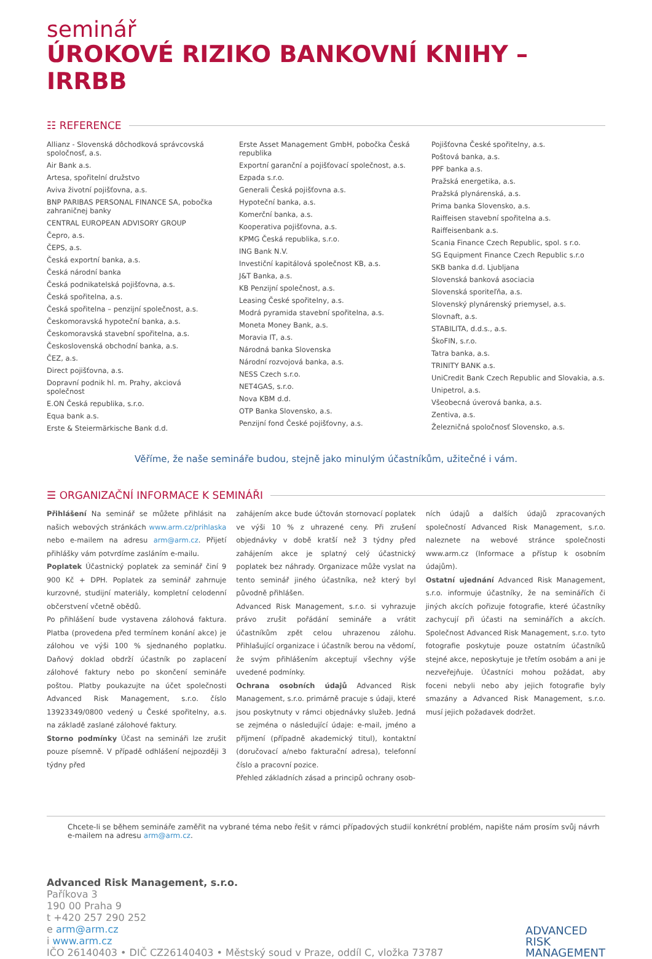seminář
ÚROKOVÉ RIZIKO BANKOVNÍ KNIHY – IRRBB
☷ REFERENCE
Allianz - Slovenská dôchodková správcovská spoločnosť, a.s.
Air Bank a.s.
Artesa, spořitelní družstvo
Aviva životní pojišťovna, a.s.
BNP PARIBAS PERSONAL FINANCE SA, pobočka zahraničnej banky
CENTRAL EUROPEAN ADVISORY GROUP
Čepro, a.s.
ČEPS, a.s.
Česká exportní banka, a.s.
Česká národní banka
Česká podnikatelská pojišťovna, a.s.
Česká spořitelna, a.s.
Česká spořitelna – penzijní společnost, a.s.
Českomoravská hypoteční banka, a.s.
Českomoravská stavební spořitelna, a.s.
Československá obchodní banka, a.s.
ČEZ, a.s.
Direct pojišťovna, a.s.
Dopravní podnik hl. m. Prahy, akciová společnost
E.ON Česká republika, s.r.o.
Equa bank a.s.
Erste & Steiermärkische Bank d.d.
Erste Asset Management GmbH, pobočka Česká republika
Exportní garanční a pojišťovací společnost, a.s.
Ezpada s.r.o.
Generali Česká pojišťovna a.s.
Hypoteční banka, a.s.
Komerční banka, a.s.
Kooperativa pojišťovna, a.s.
KPMG Česká republika, s.r.o.
ING Bank N.V.
Investiční kapitálová společnost KB, a.s.
J&T Banka, a.s.
KB Penzijní společnost, a.s.
Leasing České spořitelny, a.s.
Modrá pyramida stavební spořitelna, a.s.
Moneta Money Bank, a.s.
Moravia IT, a.s.
Národná banka Slovenska
Národní rozvojová banka, a.s.
NESS Czech s.r.o.
NET4GAS, s.r.o.
Nova KBM d.d.
OTP Banka Slovensko, a.s.
Penzijní fond České pojišťovny, a.s.
Pojišťovna České spořitelny, a.s.
Poštová banka, a.s.
PPF banka a.s.
Pražská energetika, a.s.
Pražská plynárenská, a.s.
Prima banka Slovensko, a.s.
Raiffeisen stavební spořitelna a.s.
Raiffeisenbank a.s.
Scania Finance Czech Republic, spol. s r.o.
SG Equipment Finance Czech Republic s.r.o
SKB banka d.d. Ljubljana
Slovenská banková asociacia
Slovenská sporiteľňa, a.s.
Slovenský plynárenský priemysel, a.s.
Slovnaft, a.s.
STABILITA, d.d.s., a.s.
ŠkoFIN, s.r.o.
Tatra banka, a.s.
TRINITY BANK a.s.
UniCredit Bank Czech Republic and Slovakia, a.s.
Unipetrol, a.s.
Všeobecná úverová banka, a.s.
Zentiva, a.s.
Železničná spoločnosť Slovensko, a.s.
Věříme, že naše semináře budou, stejně jako minulým účastníkům, užitečné i vám.
☰ ORGANIZAČNÍ INFORMACE K SEMINÁŘI
Přihlášení Na seminář se můžete přihlásit na našich webových stránkách www.arm.cz/prihlaska nebo e-mailem na adresu arm@arm.cz. Přijetí přihlášky vám potvrdíme zasláním e-mailu.
Poplatek Účastnický poplatek za seminář činí 9 900 Kč + DPH. Poplatek za seminář zahrnuje kurzovné, studijní materiály, kompletní celodenní občerstvení včetně obědů.
Po přihlášení bude vystavena zálohová faktura. Platba (provedena před termínem konání akce) je zálohou ve výši 100 % sjednaného poplatku. Daňový doklad obdrží účastník po zaplacení zálohové faktury nebo po skončení semináře poštou. Platby poukazujte na účet společnosti Advanced Risk Management, s.r.o. číslo 13923349/0800 vedený u České spořitelny, a.s. na základě zaslané zálohové faktury.
Storno podmínky Účast na semináři lze zrušit pouze písemně. V případě odhlášení nejpozději 3 týdny před
zahájením akce bude účtován stornovací poplatek ve výši 10 % z uhrazené ceny. Při zrušení objednávky v době kratší než 3 týdny před zahájením akce je splatný celý účastnický poplatek bez náhrady. Organizace může vyslat na tento seminář jiného účastníka, než který byl původně přihlášen.
Advanced Risk Management, s.r.o. si vyhrazuje právo zrušit pořádání semináře a vrátit účastníkům zpět celou uhrazenou zálohu. Přihlašující organizace i účastník berou na vědomí, že svým přihlášením akceptují všechny výše uvedené podmínky.
Ochrana osobních údajů Advanced Risk Management, s.r.o. primárně pracuje s údaji, které jsou poskytnuty v rámci objednávky služeb. Jedná se zejména o následující údaje: e-mail, jméno a příjmení (případně akademický titul), kontaktní (doručovací a/nebo fakturační adresa), telefonní číslo a pracovní pozice.
Přehled základních zásad a principů ochrany osob-
ních údajů a dalších údajů zpracovaných společností Advanced Risk Management, s.r.o. naleznete na webové stránce společnosti www.arm.cz (Informace a přístup k osobním údajům).
Ostatní ujednání Advanced Risk Management, s.r.o. informuje účastníky, že na seminářích či jiných akcích pořizuje fotografie, které účastníky zachycují při účasti na seminářích a akcích. Společnost Advanced Risk Management, s.r.o. tyto fotografie poskytuje pouze ostatním účastníků stejné akce, neposkytuje je třetím osobám a ani je nezveřejňuje. Účastníci mohou požádat, aby foceni nebyli nebo aby jejich fotografie byly smazány a Advanced Risk Management, s.r.o. musí jejich požadavek dodržet.
Chcete-li se během semináře zaměřit na vybrané téma nebo řešit v rámci případových studií konkrétní problém, napište nám prosím svůj návrh e-mailem na adresu arm@arm.cz.
Advanced Risk Management, s.r.o.
Paříkova 3
190 00 Praha 9
t +420 257 290 252
e arm@arm.cz
i www.arm.cz
IČO 26140403 • DIČ CZ26140403 • Městský soud v Praze, oddíl C, vložka 73787
ADVANCED
RISK
MANAGEMENT